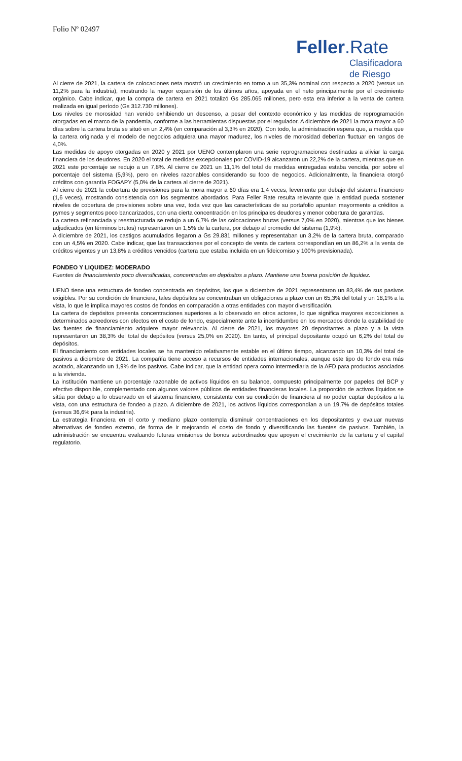Folio Nº 02497
Feller.Rate
Clasificadora
de Riesgo
Al cierre de 2021, la cartera de colocaciones neta mostró un crecimiento en torno a un 35,3% nominal con respecto a 2020 (versus un 11,2% para la industria), mostrando la mayor expansión de los últimos años, apoyada en el neto principalmente por el crecimiento orgánico. Cabe indicar, que la compra de cartera en 2021 totalizó Gs 285.065 millones, pero esta era inferior a la venta de cartera realizada en igual período (Gs 312.730 millones).
Los niveles de morosidad han venido exhibiendo un descenso, a pesar del contexto económico y las medidas de reprogramación otorgadas en el marco de la pandemia, conforme a las herramientas dispuestas por el regulador. A diciembre de 2021 la mora mayor a 60 días sobre la cartera bruta se situó en un 2,4% (en comparación al 3,3% en 2020). Con todo, la administración espera que, a medida que la cartera originada y el modelo de negocios adquiera una mayor madurez, los niveles de morosidad deberían fluctuar en rangos de 4,0%.
Las medidas de apoyo otorgadas en 2020 y 2021 por UENO contemplaron una serie reprogramaciones destinadas a aliviar la carga financiera de los deudores. En 2020 el total de medidas excepcionales por COVID-19 alcanzaron un 22,2% de la cartera, mientras que en 2021 este porcentaje se redujo a un 7,8%. Al cierre de 2021 un 11,1% del total de medidas entregadas estaba vencida, por sobre el porcentaje del sistema (5,9%), pero en niveles razonables considerando su foco de negocios. Adicionalmente, la financiera otorgó créditos con garantía FOGAPY (5,0% de la cartera al cierre de 2021).
Al cierre de 2021 la cobertura de previsiones para la mora mayor a 60 días era 1,4 veces, levemente por debajo del sistema financiero (1,6 veces), mostrando consistencia con los segmentos abordados. Para Feller Rate resulta relevante que la entidad pueda sostener niveles de cobertura de previsiones sobre una vez, toda vez que las características de su portafolio apuntan mayormente a créditos a pymes y segmentos poco bancarizados, con una cierta concentración en los principales deudores y menor cobertura de garantías.
La cartera refinanciada y reestructurada se redujo a un 6,7% de las colocaciones brutas (versus 7,0% en 2020), mientras que los bienes adjudicados (en términos brutos) representaron un 1,5% de la cartera, por debajo al promedio del sistema (1,9%).
A diciembre de 2021, los castigos acumulados llegaron a Gs 29.831 millones y representaban un 3,2% de la cartera bruta, comparado con un 4,5% en 2020. Cabe indicar, que las transacciones por el concepto de venta de cartera correspondían en un 86,2% a la venta de créditos vigentes y un 13,8% a créditos vencidos (cartera que estaba incluida en un fideicomiso y 100% previsionada).
FONDEO Y LIQUIDEZ: MODERADO
Fuentes de financiamiento poco diversificadas, concentradas en depósitos a plazo. Mantiene una buena posición de liquidez.
UENO tiene una estructura de fondeo concentrada en depósitos, los que a diciembre de 2021 representaron un 83,4% de sus pasivos exigibles. Por su condición de financiera, tales depósitos se concentraban en obligaciones a plazo con un 65,3% del total y un 18,1% a la vista, lo que le implica mayores costos de fondos en comparación a otras entidades con mayor diversificación.
La cartera de depósitos presenta concentraciones superiores a lo observado en otros actores, lo que significa mayores exposiciones a determinados acreedores con efectos en el costo de fondo, especialmente ante la incertidumbre en los mercados donde la estabilidad de las fuentes de financiamiento adquiere mayor relevancia. Al cierre de 2021, los mayores 20 depositantes a plazo y a la vista representaron un 38,3% del total de depósitos (versus 25,0% en 2020). En tanto, el principal depositante ocupó un 6,2% del total de depósitos.
El financiamiento con entidades locales se ha mantenido relativamente estable en el último tiempo, alcanzando un 10,3% del total de pasivos a diciembre de 2021. La compañía tiene acceso a recursos de entidades internacionales, aunque este tipo de fondo era más acotado, alcanzando un 1,9% de los pasivos. Cabe indicar, que la entidad opera como intermediaria de la AFD para productos asociados a la vivienda.
La institución mantiene un porcentaje razonable de activos líquidos en su balance, compuesto principalmente por papeles del BCP y efectivo disponible, complementado con algunos valores públicos de entidades financieras locales. La proporción de activos líquidos se sitúa por debajo a lo observado en el sistema financiero, consistente con su condición de financiera al no poder captar depósitos a la vista, con una estructura de fondeo a plazo. A diciembre de 2021, los activos líquidos correspondían a un 19,7% de depósitos totales (versus 36,6% para la industria).
La estrategia financiera en el corto y mediano plazo contempla disminuir concentraciones en los depositantes y evaluar nuevas alternativas de fondeo externo, de forma de ir mejorando el costo de fondo y diversificando las fuentes de pasivos. También, la administración se encuentra evaluando futuras emisiones de bonos subordinados que apoyen el crecimiento de la cartera y el capital regulatorio.